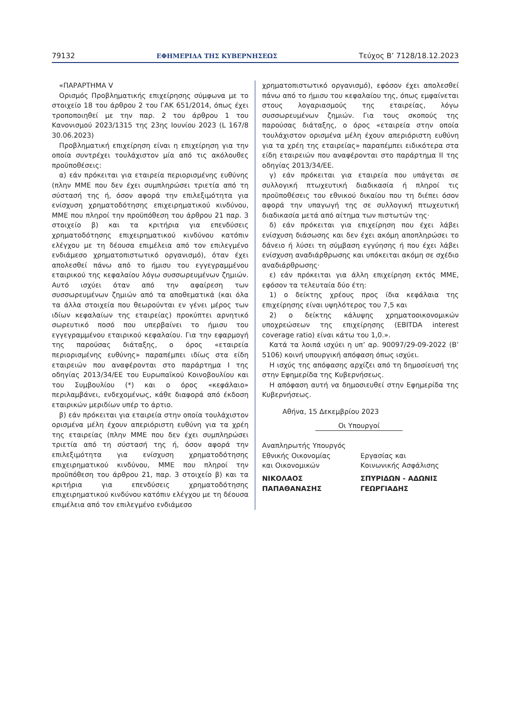79132 ΕΦΗΜΕΡΙΔΑ ΤΗΣ ΚΥΒΕΡΝΗΣΕΩΣ Τεύχος B’ 7128/18.12.2023
«ΠΑΡΑΡΤΗΜΑ V
Ορισμός Προβληματικής επιχείρησης σύμφωνα με το στοιχείο 18 του άρθρου 2 του ΓΑΚ 651/2014, όπως έχει τροποποιηθεί με την παρ. 2 του άρθρου 1 του Κανονισμού 2023/1315 της 23ης Ιουνίου 2023 (L 167/8 30.06.2023)
Προβληματική επιχείρηση είναι η επιχείρηση για την οποία συντρέχει τουλάχιστον μία από τις ακόλουθες προϋποθέσεις:
α) εάν πρόκειται για εταιρεία περιορισμένης ευθύνης (πλην ΜΜΕ που δεν έχει συμπληρώσει τριετία από τη σύστασή της ή, όσον αφορά την επιλεξιμότητα για ενίσχυση χρηματοδότησης επιχειρηματικού κινδύνου, ΜΜΕ που πληροί την προϋπόθεση του άρθρου 21 παρ. 3 στοιχείο β) και τα κριτήρια για επενδύσεις χρηματοδότησης επιχειρηματικού κινδύνου κατόπιν ελέγχου με τη δέουσα επιμέλεια από τον επιλεγμένο ενδιάμεσο χρηματοπιστωτικό οργανισμό), όταν έχει απολεσθεί πάνω από το ήμισυ του εγγεγραμμένου εταιρικού της κεφαλαίου λόγω συσσωρευμένων ζημιών. Αυτό ισχύει όταν από την αφαίρεση των συσσωρευμένων ζημιών από τα αποθεματικά (και όλα τα άλλα στοιχεία που θεωρούνται εν γένει μέρος των ιδίων κεφαλαίων της εταιρείας) προκύπτει αρνητικό σωρευτικό ποσό που υπερβαίνει το ήμισυ του εγγεγραμμένου εταιρικού κεφαλαίου. Για την εφαρμογή της παρούσας διάταξης, ο όρος «εταιρεία περιορισμένης ευθύνης» παραπέμπει ιδίως στα είδη εταιρειών που αναφέρονται στο παράρτημα I της οδηγίας 2013/34/ΕΕ του Ευρωπαϊκού Κοινοβουλίου και του Συμβουλίου (*) και ο όρος «κεφάλαιο» περιλαμβάνει, ενδεχομένως, κάθε διαφορά από έκδοση εταιρικών μεριδίων υπέρ το άρτιο.
β) εάν πρόκειται για εταιρεία στην οποία τουλάχιστον ορισμένα μέλη έχουν απεριόριστη ευθύνη για τα χρέη της εταιρείας (πλην ΜΜΕ που δεν έχει συμπληρώσει τριετία από τη σύστασή της ή, όσον αφορά την επιλεξιμότητα για ενίσχυση χρηματοδότησης επιχειρηματικού κινδύνου, ΜΜΕ που πληροί την προϋπόθεση του άρθρου 21, παρ. 3 στοιχείο β) και τα κριτήρια για επενδύσεις χρηματοδότησης επιχειρηματικού κινδύνου κατόπιν ελέγχου με τη δέουσα επιμέλεια από τον επιλεγμένο ενδιάμεσο
χρηματοπιστωτικό οργανισμό), εφόσον έχει απολεσθεί πάνω από το ήμισυ του κεφαλαίου της, όπως εμφαίνεται στους λογαριασμούς της εταιρείας, λόγω συσσωρευμένων ζημιών. Για τους σκοπούς της παρούσας διάταξης, ο όρος «εταιρεία στην οποία τουλάχιστον ορισμένα μέλη έχουν απεριόριστη ευθύνη για τα χρέη της εταιρείας» παραπέμπει ειδικότερα στα είδη εταιρειών που αναφέρονται στο παράρτημα II της οδηγίας 2013/34/ΕΕ.
γ) εάν πρόκειται για εταιρεία που υπάγεται σε συλλογική πτωχευτική διαδικασία ή πληροί τις προϋποθέσεις του εθνικού δικαίου που τη διέπει όσον αφορά την υπαγωγή της σε συλλογική πτωχευτική διαδικασία μετά από αίτημα των πιστωτών της·
δ) εάν πρόκειται για επιχείρηση που έχει λάβει ενίσχυση διάσωσης και δεν έχει ακόμη αποπληρώσει το δάνειο ή λύσει τη σύμβαση εγγύησης ή που έχει λάβει ενίσχυση αναδιάρθρωσης και υπόκειται ακόμη σε σχέδιο αναδιάρθρωσης·
ε) εάν πρόκειται για άλλη επιχείρηση εκτός ΜΜΕ, εφόσον τα τελευταία δύο έτη:
1) ο δείκτης χρέους προς ίδια κεφάλαια της επιχείρησης είναι υψηλότερος του 7,5 και
2) ο δείκτης κάλυψης χρηματοοικονομικών υποχρεώσεων της επιχείρησης (EBITDA interest coverage ratio) είναι κάτω του 1,0.».
Κατά τα λοιπά ισχύει η υπ’ αρ. 90097/29-09-2022 (Β’ 5106) κοινή υπουργική απόφαση όπως ισχύει.
Η ισχύς της απόφασης αρχίζει από τη δημοσίευσή της στην Εφημερίδα της Κυβερνήσεως.
Η απόφαση αυτή να δημοσιευθεί στην Εφημερίδα της Κυβερνήσεως.
Αθήνα, 15 Δεκεμβρίου 2023
Οι Υπουργοί
Αναπληρωτής Υπουργός
Εθνικής Οικονομίας
και Οικονομικών
Εργασίας και
Κοινωνικής Ασφάλισης
ΝΙΚΟΛΑΟΣ
ΠΑΠΑΘΑΝΑΣΗΣ
ΣΠΥΡΙΔΩΝ - ΑΔΩΝΙΣ
ΓΕΩΡΓΙΑΔΗΣ